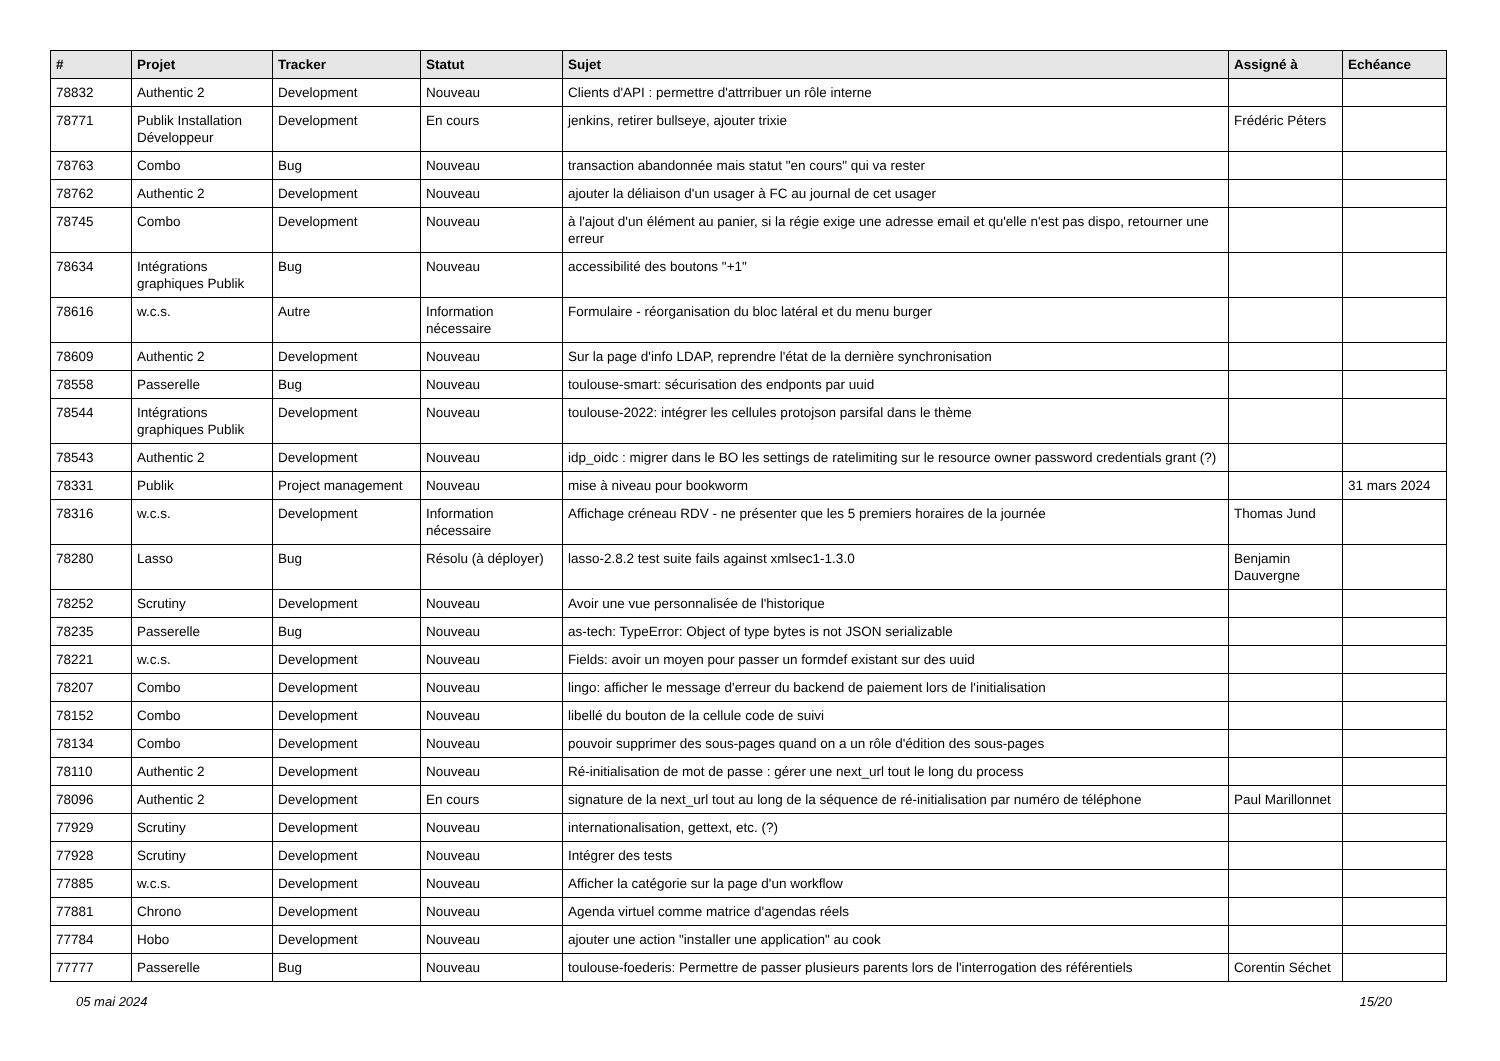| # | Projet | Tracker | Statut | Sujet | Assigné à | Echéance |
| --- | --- | --- | --- | --- | --- | --- |
| 78832 | Authentic 2 | Development | Nouveau | Clients d'API : permettre d'attrribuer un rôle interne | | |
| 78771 | Publik Installation Développeur | Development | En cours | jenkins, retirer bullseye, ajouter trixie | Frédéric Péters | |
| 78763 | Combo | Bug | Nouveau | transaction abandonnée mais statut "en cours" qui va rester | | |
| 78762 | Authentic 2 | Development | Nouveau | ajouter la déliaison d'un usager à FC au journal de cet usager | | |
| 78745 | Combo | Development | Nouveau | à l'ajout d'un élément au panier, si la régie exige une adresse email et qu'elle n'est pas dispo, retourner une erreur | | |
| 78634 | Intégrations graphiques Publik | Bug | Nouveau | accessibilité des boutons "+1" | | |
| 78616 | w.c.s. | Autre | Information nécessaire | Formulaire - réorganisation du bloc latéral et du menu burger | | |
| 78609 | Authentic 2 | Development | Nouveau | Sur la page d'info LDAP, reprendre l'état de la dernière synchronisation | | |
| 78558 | Passerelle | Bug | Nouveau | toulouse-smart: sécurisation des endponts par uuid | | |
| 78544 | Intégrations graphiques Publik | Development | Nouveau | toulouse-2022: intégrer les cellules protojson parsifal dans le thème | | |
| 78543 | Authentic 2 | Development | Nouveau | idp_oidc : migrer dans le BO les settings de ratelimiting sur le resource owner password credentials grant (?) | | |
| 78331 | Publik | Project management | Nouveau | mise à niveau pour bookworm | | 31 mars 2024 |
| 78316 | w.c.s. | Development | Information nécessaire | Affichage créneau RDV - ne présenter que les 5 premiers horaires de la journée | Thomas Jund | |
| 78280 | Lasso | Bug | Résolu (à déployer) | lasso-2.8.2 test suite fails against xmlsec1-1.3.0 | Benjamin Dauvergne | |
| 78252 | Scrutiny | Development | Nouveau | Avoir une vue personnalisée de l'historique | | |
| 78235 | Passerelle | Bug | Nouveau | as-tech: TypeError: Object of type bytes is not JSON serializable | | |
| 78221 | w.c.s. | Development | Nouveau | Fields: avoir un moyen pour passer un formdef existant sur des uuid | | |
| 78207 | Combo | Development | Nouveau | lingo: afficher le message d'erreur du backend de paiement lors de l'initialisation | | |
| 78152 | Combo | Development | Nouveau | libellé du bouton de la cellule code de suivi | | |
| 78134 | Combo | Development | Nouveau | pouvoir supprimer des sous-pages quand on a un rôle d'édition des sous-pages | | |
| 78110 | Authentic 2 | Development | Nouveau | Ré-initialisation de mot de passe : gérer une next_url tout le long du process | | |
| 78096 | Authentic 2 | Development | En cours | signature de la next_url tout au long de la séquence de ré-initialisation par numéro de téléphone | Paul Marillonnet | |
| 77929 | Scrutiny | Development | Nouveau | internationalisation, gettext, etc. (?) | | |
| 77928 | Scrutiny | Development | Nouveau | Intégrer des tests | | |
| 77885 | w.c.s. | Development | Nouveau | Afficher la catégorie sur la page d'un workflow | | |
| 77881 | Chrono | Development | Nouveau | Agenda virtuel comme matrice d'agendas réels | | |
| 77784 | Hobo | Development | Nouveau | ajouter une action "installer une application" au cook | | |
| 77777 | Passerelle | Bug | Nouveau | toulouse-foederis: Permettre de passer plusieurs parents lors de l'interrogation des référentiels | Corentin Séchet | |
05 mai 2024 15/20